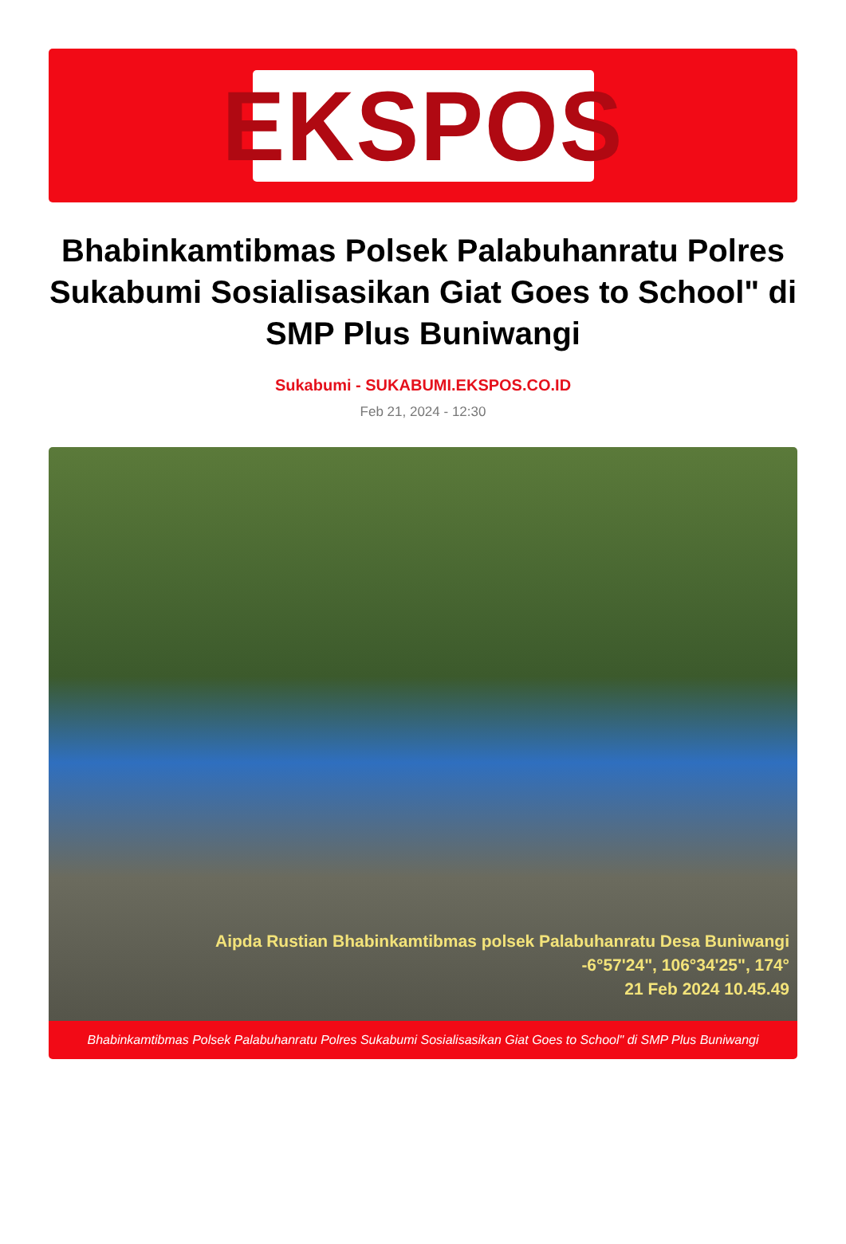EKSPOS
Bhabinkamtibmas Polsek Palabuhanratu Polres Sukabumi Sosialisasikan Giat Goes to School" di SMP Plus Buniwangi
Sukabumi - SUKABUMI.EKSPOS.CO.ID
Feb 21, 2024 - 12:30
Aipda Rustian Bhabinkamtibmas polsek Palabuhanratu Desa Buniwangi
-6°57'24", 106°34'25", 174°
21 Feb 2024 10.45.49
Bhabinkamtibmas Polsek Palabuhanratu Polres Sukabumi Sosialisasikan Giat Goes to School" di SMP Plus Buniwangi